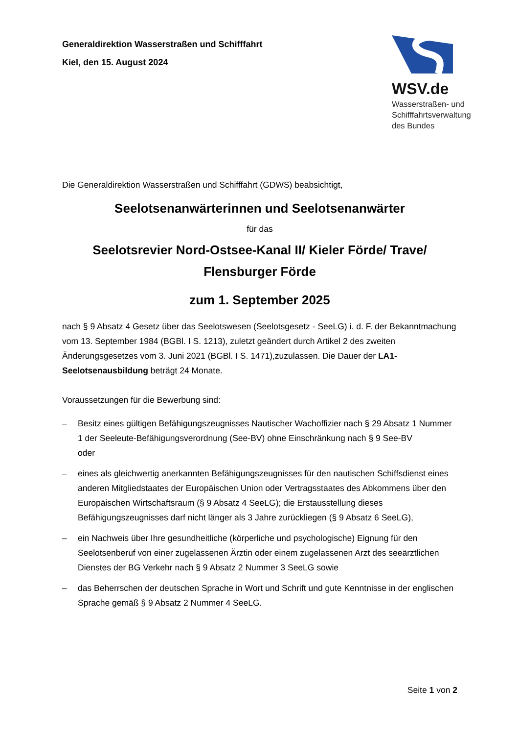Generaldirektion Wasserstraßen und Schifffahrt
Kiel, den 15. August 2024
WSV.de
Wasserstraßen- und
Schifffahrtsverwaltung
des Bundes
Die Generaldirektion Wasserstraßen und Schifffahrt (GDWS) beabsichtigt,
Seelotsenanwärterinnen und Seelotsenanwärter
für das
Seelotsrevier Nord-Ostsee-Kanal II/ Kieler Förde/ Trave/ Flensburger Förde
zum 1. September 2025
nach § 9 Absatz 4 Gesetz über das Seelotswesen (Seelotsgesetz - SeeLG) i. d. F. der Bekanntmachung vom 13. September 1984 (BGBl. I S. 1213), zuletzt geändert durch Artikel 2 des zweiten Änderungsgesetzes vom 3. Juni 2021 (BGBl. I S. 1471),zuzulassen. Die Dauer der LA1-Seelotsenausbildung beträgt 24 Monate.
Voraussetzungen für die Bewerbung sind:
– Besitz eines gültigen Befähigungszeugnisses Nautischer Wachoffizier nach § 29 Absatz 1 Nummer 1 der Seeleute-Befähigungsverordnung (See-BV) ohne Einschränkung nach § 9 See-BV
oder
– eines als gleichwertig anerkannten Befähigungszeugnisses für den nautischen Schiffsdienst eines anderen Mitgliedstaates der Europäischen Union oder Vertragsstaates des Abkommens über den Europäischen Wirtschaftsraum (§ 9 Absatz 4 SeeLG); die Erstausstellung dieses Befähigungszeugnisses darf nicht länger als 3 Jahre zurückliegen (§ 9 Absatz 6 SeeLG),
– ein Nachweis über Ihre gesundheitliche (körperliche und psychologische) Eignung für den Seelotsenberuf von einer zugelassenen Ärztin oder einem zugelassenen Arzt des seeärztlichen Dienstes der BG Verkehr nach § 9 Absatz 2 Nummer 3 SeeLG sowie
– das Beherrschen der deutschen Sprache in Wort und Schrift und gute Kenntnisse in der englischen Sprache gemäß § 9 Absatz 2 Nummer 4 SeeLG.
Seite 1 von 2